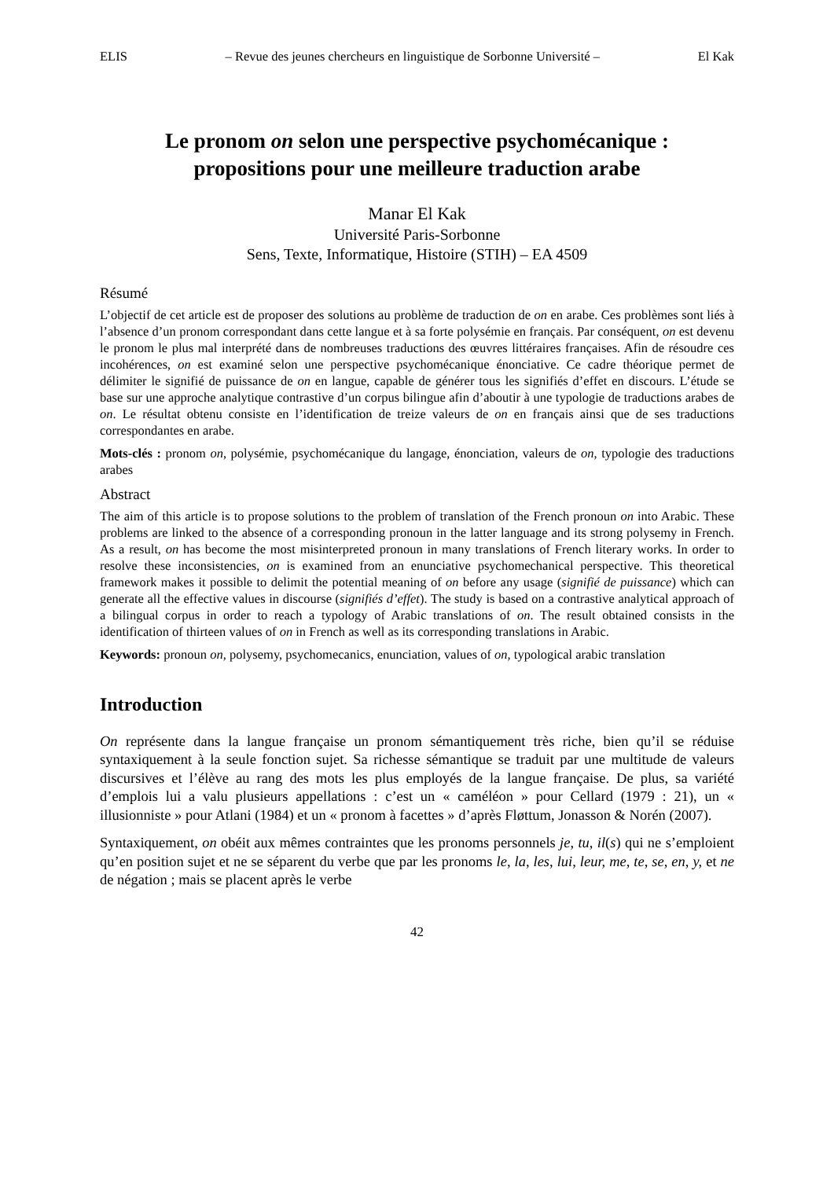ELIS – Revue des jeunes chercheurs en linguistique de Sorbonne Université – El Kak
Le pronom on selon une perspective psychomécanique :
propositions pour une meilleure traduction arabe
Manar El Kak
Université Paris-Sorbonne
Sens, Texte, Informatique, Histoire (STIH) – EA 4509
Résumé
L’objectif de cet article est de proposer des solutions au problème de traduction de on en arabe. Ces problèmes sont liés à l’absence d’un pronom correspondant dans cette langue et à sa forte polysémie en français. Par conséquent, on est devenu le pronom le plus mal interprété dans de nombreuses traductions des œuvres littéraires françaises. Afin de résoudre ces incohérences, on est examiné selon une perspective psychomécanique énonciative. Ce cadre théorique permet de délimiter le signifié de puissance de on en langue, capable de générer tous les signifiés d’effet en discours. L’étude se base sur une approche analytique contrastive d’un corpus bilingue afin d’aboutir à une typologie de traductions arabes de on. Le résultat obtenu consiste en l’identification de treize valeurs de on en français ainsi que de ses traductions correspondantes en arabe.
Mots-clés : pronom on, polysémie, psychomécanique du langage, énonciation, valeurs de on, typologie des traductions arabes
Abstract
The aim of this article is to propose solutions to the problem of translation of the French pronoun on into Arabic. These problems are linked to the absence of a corresponding pronoun in the latter language and its strong polysemy in French. As a result, on has become the most misinterpreted pronoun in many translations of French literary works. In order to resolve these inconsistencies, on is examined from an enunciative psychomechanical perspective. This theoretical framework makes it possible to delimit the potential meaning of on before any usage (signifié de puissance) which can generate all the effective values in discourse (signifiés d’effet). The study is based on a contrastive analytical approach of a bilingual corpus in order to reach a typology of Arabic translations of on. The result obtained consists in the identification of thirteen values of on in French as well as its corresponding translations in Arabic.
Keywords: pronoun on, polysemy, psychomecanics, enunciation, values of on, typological arabic translation
Introduction
On représente dans la langue française un pronom sémantiquement très riche, bien qu’il se réduise syntaxiquement à la seule fonction sujet. Sa richesse sémantique se traduit par une multitude de valeurs discursives et l’élève au rang des mots les plus employés de la langue française. De plus, sa variété d’emplois lui a valu plusieurs appellations : c’est un « caméléon » pour Cellard (1979 : 21), un « illusionniste » pour Atlani (1984) et un « pronom à facettes » d’après Fløttum, Jonasson & Norén (2007).
Syntaxiquement, on obéit aux mêmes contraintes que les pronoms personnels je, tu, il(s) qui ne s’emploient qu’en position sujet et ne se séparent du verbe que par les pronoms le, la, les, lui, leur, me, te, se, en, y, et ne de négation ; mais se placent après le verbe
42